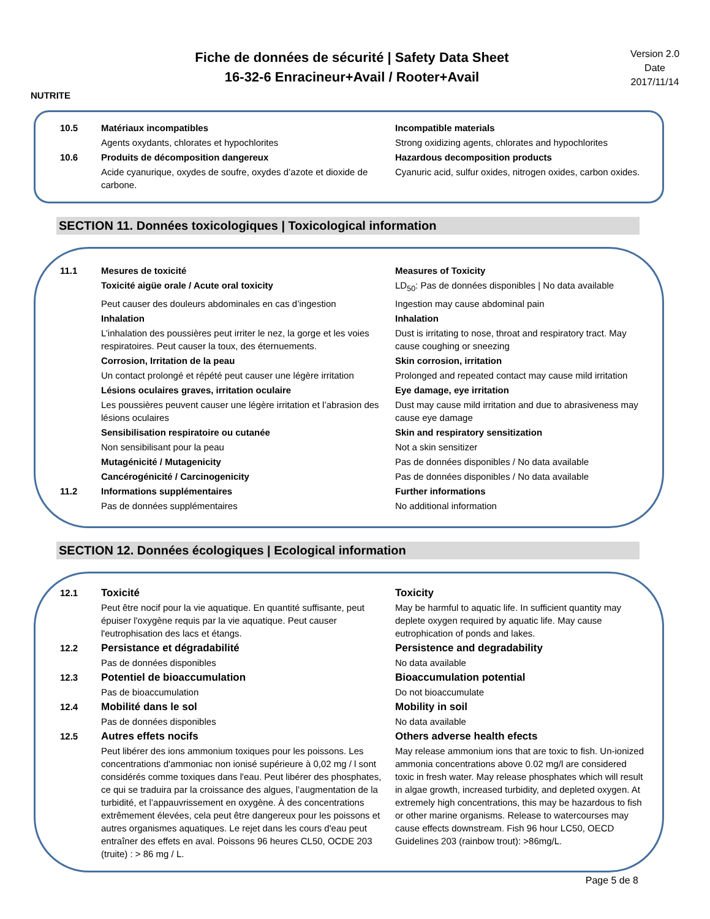NUTRITE
Fiche de données de sécurité | Safety Data Sheet
16-32-6 Enracineur+Avail / Rooter+Avail
Version 2.0
Date
2017/11/14
10.5 Matériaux incompatibles Incompatible materials
Agents oxydants, chlorates et hypochlorites Strong oxidizing agents, chlorates and hypochlorites
10.6 Produits de décomposition dangereux Hazardous decomposition products
Acide cyanurique, oxydes de soufre, oxydes d’azote et dioxide de carbone.
Cyanuric acid, sulfur oxides, nitrogen oxides, carbon oxides.
SECTION 11. Données toxicologiques | Toxicological information
11.1 Mesures de toxicité Measures of Toxicity
Toxicité aigüe orale / Acute oral toxicity LD<sub>50</sub>: Pas de données disponibles | No data available
Peut causer des douleurs abdominales en cas d’ingestion
Ingestion may cause abdominal pain
Inhalation Inhalation
L’inhalation des poussières peut irriter le nez, la gorge et les voies respiratoires. Peut causer la toux, des éternuements.
Dust is irritating to nose, throat and respiratory tract. May cause coughing or sneezing
Corrosion, Irritation de la peau Skin corrosion, irritation
Un contact prolongé et répété peut causer une légère irritation
Prolonged and repeated contact may cause mild irritation
Lésions oculaires graves, irritation oculaire Eye damage, eye irritation
Les poussières peuvent causer une légère irritation et l’abrasion des lésions oculaires
Dust may cause mild irritation and due to abrasiveness may cause eye damage
Sensibilisation respiratoire ou cutanée Skin and respiratory sensitization
Non sensibilisant pour la peau Not a skin sensitizer
Mutagénicité / Mutagenicity Pas de données disponibles / No data available
Cancérogénicité / Carcinogenicity Pas de données disponibles / No data available
11.2 Informations supplémentaires Further informations
Pas de données supplémentaires No additional information
SECTION 12. Données écologiques | Ecological information
12.1 Toxicité Toxicity
Peut être nocif pour la vie aquatique. En quantité suffisante, peut épuiser l'oxygène requis par la vie aquatique. Peut causer l'eutrophisation des lacs et étangs.
May be harmful to aquatic life. In sufficient quantity may deplete oxygen required by aquatic life. May cause eutrophication of ponds and lakes.
12.2 Persistance et dégradabilité Persistence and degradability
Pas de données disponibles No data available
12.3 Potentiel de bioaccumulation Bioaccumulation potential
Pas de bioaccumulation Do not bioaccumulate
12.4 Mobilité dans le sol Mobility in soil
Pas de données disponibles No data available
12.5 Autres effets nocifs Others adverse health efects
Peut libérer des ions ammonium toxiques pour les poissons. Les concentrations d'ammoniac non ionisé supérieure à 0,02 mg / l sont considérés comme toxiques dans l'eau. Peut libérer des phosphates, ce qui se traduira par la croissance des algues, l’augmentation de la turbidité, et l’appauvrissement en oxygène. À des concentrations extrêmement élevées, cela peut être dangereux pour les poissons et autres organismes aquatiques. Le rejet dans les cours d'eau peut entraîner des effets en aval. Poissons 96 heures CL50, OCDE 203 (truite) : > 86 mg / L.
May release ammonium ions that are toxic to fish. Un-ionized ammonia concentrations above 0.02 mg/l are considered toxic in fresh water. May release phosphates which will result in algae growth, increased turbidity, and depleted oxygen. At extremely high concentrations, this may be hazardous to fish or other marine organisms. Release to watercourses may cause effects downstream. Fish 96 hour LC50, OECD Guidelines 203 (rainbow trout): >86mg/L.
Page 5 de 8